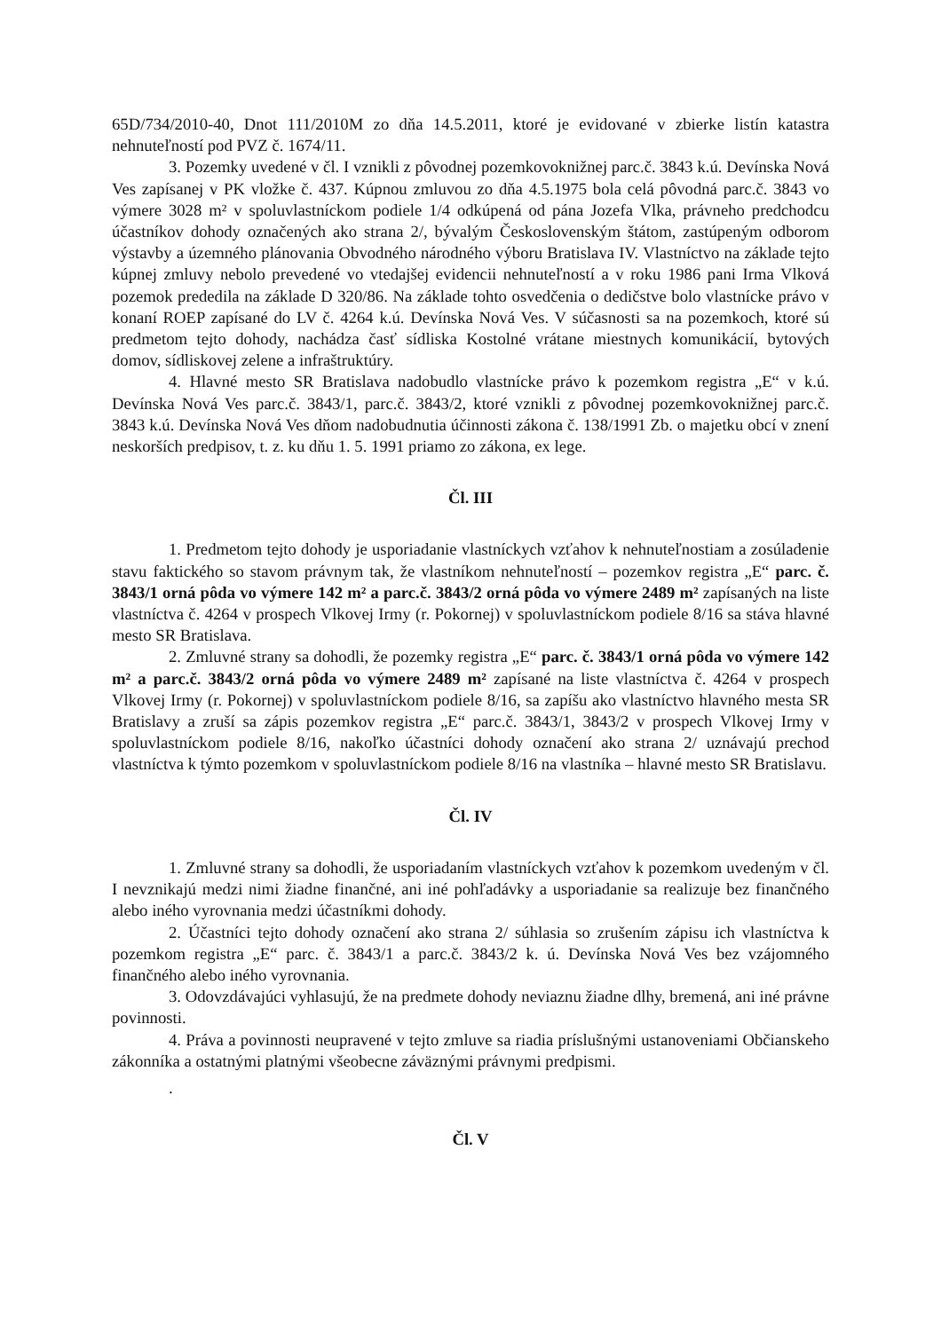65D/734/2010-40, Dnot 111/2010M zo dňa 14.5.2011, ktoré je evidované v zbierke listín katastra nehnuteľností pod PVZ č. 1674/11.
3. Pozemky uvedené v čl. I vznikli z pôvodnej pozemkovoknižnej parc.č. 3843 k.ú. Devínska Nová Ves zapísanej v PK vložke č. 437. Kúpnou zmluvou zo dňa 4.5.1975 bola celá pôvodná parc.č. 3843 vo výmere 3028 m² v spoluvlastníckom podiele 1/4 odkúpená od pána Jozefa Vlka, právneho predchodcu účastníkov dohody označených ako strana 2/, bývalým Československým štátom, zastúpeným odborom výstavby a územného plánovania Obvodného národného výboru Bratislava IV. Vlastníctvo na základe tejto kúpnej zmluvy nebolo prevedené vo vtedajšej evidencii nehnuteľností a v roku 1986 pani Irma Vlková pozemok prededila na základe D 320/86. Na základe tohto osvedčenia o dedičstve bolo vlastnícke právo v konaní ROEP zapísané do LV č. 4264 k.ú. Devínska Nová Ves. V súčasnosti sa na pozemkoch, ktoré sú predmetom tejto dohody, nachádza časť sídliska Kostolné vrátane miestnych komunikácií, bytových domov, sídliskovej zelene a infraštruktúry.
4. Hlavné mesto SR Bratislava nadobudlo vlastnícke právo k pozemkom registra „E“ v k.ú. Devínska Nová Ves parc.č. 3843/1, parc.č. 3843/2, ktoré vznikli z pôvodnej pozemkovoknižnej parc.č. 3843 k.ú. Devínska Nová Ves dňom nadobudnutia účinnosti zákona č. 138/1991 Zb. o majetku obcí v znení neskorších predpisov, t. z. ku dňu 1. 5. 1991 priamo zo zákona, ex lege.
Čl. III
1. Predmetom tejto dohody je usporiadanie vlastníckych vzťahov k nehnuteľnostiam a zosúladenie stavu faktického so stavom právnym tak, že vlastníkom nehnuteľností – pozemkov registra „E“ parc. č. 3843/1 orná pôda vo výmere 142 m² a parc.č. 3843/2 orná pôda vo výmere 2489 m² zapísaných na liste vlastníctva č. 4264 v prospech Vlkovej Irmy (r. Pokornej) v spoluvlastníckom podiele 8/16 sa stáva hlavné mesto SR Bratislava.
2. Zmluvné strany sa dohodli, že pozemky registra „E“ parc. č. 3843/1 orná pôda vo výmere 142 m² a parc.č. 3843/2 orná pôda vo výmere 2489 m² zapísané na liste vlastníctva č. 4264 v prospech Vlkovej Irmy (r. Pokornej) v spoluvlastníckom podiele 8/16, sa zapíšu ako vlastníctvo hlavného mesta SR Bratislavy a zruší sa zápis pozemkov registra „E“ parc.č. 3843/1, 3843/2 v prospech Vlkovej Irmy v spoluvlastníckom podiele 8/16, nakoľko účastníci dohody označení ako strana 2/ uznávajú prechod vlastníctva k týmto pozemkom v spoluvlastníckom podiele 8/16 na vlastníka – hlavné mesto SR Bratislavu.
Čl. IV
1. Zmluvné strany sa dohodli, že usporiadaním vlastníckych vzťahov k pozemkom uvedeným v čl. I nevznikajú medzi nimi žiadne finančné, ani iné pohľadávky a usporiadanie sa realizuje bez finančného alebo iného vyrovnania medzi účastníkmi dohody.
2. Účastníci tejto dohody označení ako strana 2/ súhlasia so zrušením zápisu ich vlastníctva k pozemkom registra „E“ parc. č. 3843/1 a parc.č. 3843/2 k. ú. Devínska Nová Ves bez vzájomného finančného alebo iného vyrovnania.
3. Odovzdávajúci vyhlasujú, že na predmete dohody neviaznu žiadne dlhy, bremená, ani iné právne povinnosti.
4. Práva a povinnosti neupravené v tejto zmluve sa riadia príslušnými ustanoveniami Občianskeho zákonníka a ostatnými platnými všeobecne záväznými právnymi predpismi.
.
Čl. V